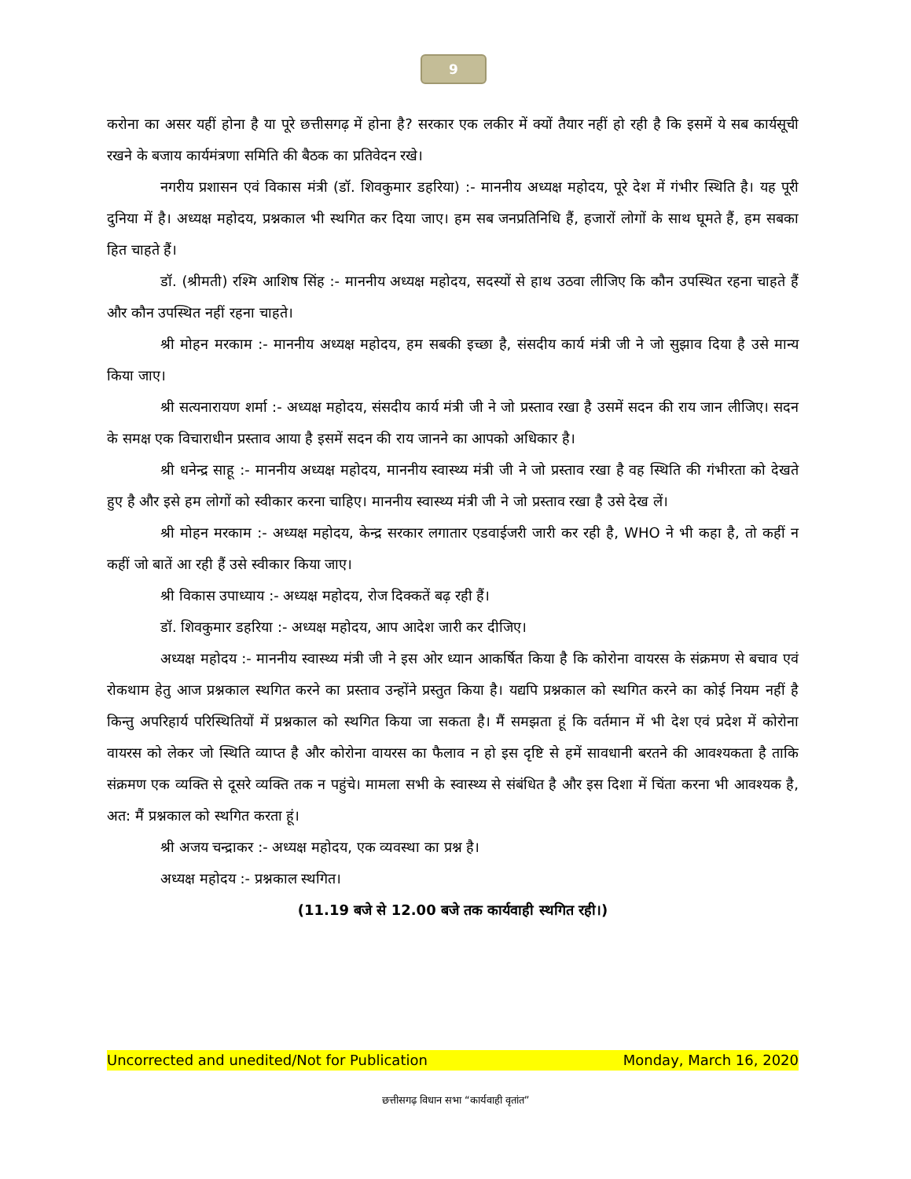9
करोना का असर यहीं होना है या पूरे छत्तीसगढ़ में होना है? सरकार एक लकीर में क्यों तैयार नहीं हो रही है कि इसमें ये सब कार्यसूची रखने के बजाय कार्यमंत्रणा समिति की बैठक का प्रतिवेदन रखे।
नगरीय प्रशासन एवं विकास मंत्री (डॉ. शिवकुमार डहरिया) :- माननीय अध्यक्ष महोदय, पूरे देश में गंभीर स्थिति है। यह पूरी दुनिया में है। अध्यक्ष महोदय, प्रश्नकाल भी स्थगित कर दिया जाए। हम सब जनप्रतिनिधि हैं, हजारों लोगों के साथ घूमते हैं, हम सबका हित चाहते हैं।
डॉ. (श्रीमती) रश्मि आशिष सिंह :- माननीय अध्यक्ष महोदय, सदस्यों से हाथ उठवा लीजिए कि कौन उपस्थित रहना चाहते हैं और कौन उपस्थित नहीं रहना चाहते।
श्री मोहन मरकाम :- माननीय अध्यक्ष महोदय, हम सबकी इच्छा है, संसदीय कार्य मंत्री जी ने जो सुझाव दिया है उसे मान्य किया जाए।
श्री सत्यनारायण शर्मा :- अध्यक्ष महोदय, संसदीय कार्य मंत्री जी ने जो प्रस्ताव रखा है उसमें सदन की राय जान लीजिए। सदन के समक्ष एक विचाराधीन प्रस्ताव आया है इसमें सदन की राय जानने का आपको अधिकार है।
श्री धनेन्द्र साहू :- माननीय अध्यक्ष महोदय, माननीय स्वास्थ्य मंत्री जी ने जो प्रस्ताव रखा है वह स्थिति की गंभीरता को देखते हुए है और इसे हम लोगों को स्वीकार करना चाहिए। माननीय स्वास्थ्य मंत्री जी ने जो प्रस्ताव रखा है उसे देख लें।
श्री मोहन मरकाम :- अध्यक्ष महोदय, केन्द्र सरकार लगातार एडवाईजरी जारी कर रही है, WHO ने भी कहा है, तो कहीं न कहीं जो बातें आ रही हैं उसे स्वीकार किया जाए।
श्री विकास उपाध्याय :- अध्यक्ष महोदय, रोज दिक्कतें बढ़ रही हैं।
डॉ. शिवकुमार डहरिया :- अध्यक्ष महोदय, आप आदेश जारी कर दीजिए।
अध्यक्ष महोदय :- माननीय स्वास्थ्य मंत्री जी ने इस ओर ध्यान आकर्षित किया है कि कोरोना वायरस के संक्रमण से बचाव एवं रोकथाम हेतु आज प्रश्नकाल स्थगित करने का प्रस्ताव उन्होंने प्रस्तुत किया है। यद्यपि प्रश्नकाल को स्थगित करने का कोई नियम नहीं है किन्तु अपरिहार्य परिस्थितियों में प्रश्नकाल को स्थगित किया जा सकता है। मैं समझता हूं कि वर्तमान में भी देश एवं प्रदेश में कोरोना वायरस को लेकर जो स्थिति व्याप्त है और कोरोना वायरस का फैलाव न हो इस दृष्टि से हमें सावधानी बरतने की आवश्यकता है ताकि संक्रमण एक व्यक्ति से दूसरे व्यक्ति तक न पहुंचे। मामला सभी के स्वास्थ्य से संबंधित है और इस दिशा में चिंता करना भी आवश्यक है, अत: मैं प्रश्नकाल को स्थगित करता हूं।
श्री अजय चन्द्राकर :- अध्यक्ष महोदय, एक व्यवस्था का प्रश्न है।
अध्यक्ष महोदय :- प्रश्नकाल स्थगित।
(11.19 बजे से 12.00 बजे तक कार्यवाही स्थगित रही।)
Uncorrected and unedited/Not for Publication Monday, March 16, 2020
छत्तीसगढ़ विधान सभा “कार्यवाही वृतांत”